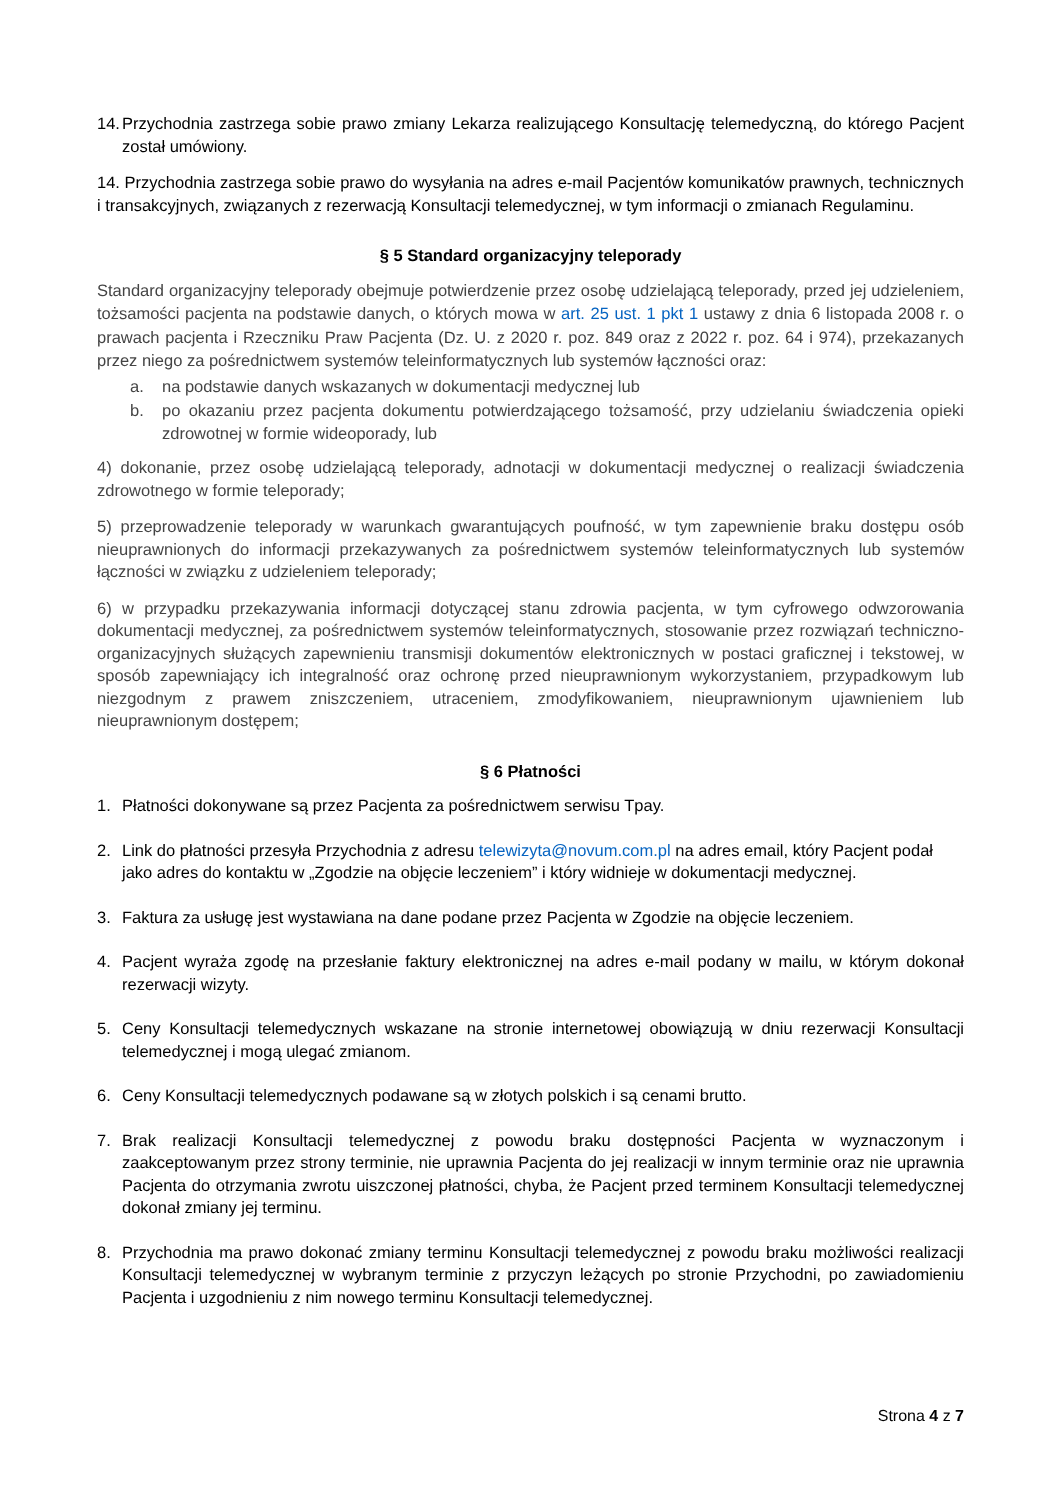14. Przychodnia zastrzega sobie prawo zmiany Lekarza realizującego Konsultację telemedyczną, do którego Pacjent został umówiony.
14. Przychodnia zastrzega sobie prawo do wysyłania na adres e-mail Pacjentów komunikatów prawnych, technicznych i transakcyjnych, związanych z rezerwacją Konsultacji telemedycznej, w tym informacji o zmianach Regulaminu.
§ 5 Standard organizacyjny teleporady
Standard organizacyjny teleporady obejmuje potwierdzenie przez osobę udzielającą teleporady, przed jej udzieleniem, tożsamości pacjenta na podstawie danych, o których mowa w art. 25 ust. 1 pkt 1 ustawy z dnia 6 listopada 2008 r. o prawach pacjenta i Rzeczniku Praw Pacjenta (Dz. U. z 2020 r. poz. 849 oraz z 2022 r. poz. 64 i 974), przekazanych przez niego za pośrednictwem systemów teleinformatycznych lub systemów łączności oraz:
a. na podstawie danych wskazanych w dokumentacji medycznej lub
b. po okazaniu przez pacjenta dokumentu potwierdzającego tożsamość, przy udzielaniu świadczenia opieki zdrowotnej w formie wideoporady, lub
4) dokonanie, przez osobę udzielającą teleporady, adnotacji w dokumentacji medycznej o realizacji świadczenia zdrowotnego w formie teleporady;
5) przeprowadzenie teleporady w warunkach gwarantujących poufność, w tym zapewnienie braku dostępu osób nieuprawnionych do informacji przekazywanych za pośrednictwem systemów teleinformatycznych lub systemów łączności w związku z udzieleniem teleporady;
6) w przypadku przekazywania informacji dotyczącej stanu zdrowia pacjenta, w tym cyfrowego odwzorowania dokumentacji medycznej, za pośrednictwem systemów teleinformatycznych, stosowanie przez rozwiązań techniczno-organizacyjnych służących zapewnieniu transmisji dokumentów elektronicznych w postaci graficznej i tekstowej, w sposób zapewniający ich integralność oraz ochronę przed nieuprawnionym wykorzystaniem, przypadkowym lub niezgodnym z prawem zniszczeniem, utraceniem, zmodyfikowaniem, nieuprawnionym ujawnieniem lub nieuprawnionym dostępem;
§ 6 Płatności
1. Płatności dokonywane są przez Pacjenta za pośrednictwem serwisu Tpay.
2. Link do płatności przesyła Przychodnia z adresu telewizyta@novum.com.pl na adres email, który Pacjent podał jako adres do kontaktu w „Zgodzie na objęcie leczeniem” i który widnieje w dokumentacji medycznej.
3. Faktura za usługę jest wystawiana na dane podane przez Pacjenta w Zgodzie na objęcie leczeniem.
4. Pacjent wyraża zgodę na przesłanie faktury elektronicznej na adres e-mail podany w mailu, w którym dokonał rezerwacji wizyty.
5. Ceny Konsultacji telemedycznych wskazane na stronie internetowej obowiązują w dniu rezerwacji Konsultacji telemedycznej i mogą ulegać zmianom.
6. Ceny Konsultacji telemedycznych podawane są w złotych polskich i są cenami brutto.
7. Brak realizacji Konsultacji telemedycznej z powodu braku dostępności Pacjenta w wyznaczonym i zaakceptowanym przez strony terminie, nie uprawnia Pacjenta do jej realizacji w innym terminie oraz nie uprawnia Pacjenta do otrzymania zwrotu uiszczonej płatności, chyba, że Pacjent przed terminem Konsultacji telemedycznej dokonał zmiany jej terminu.
8. Przychodnia ma prawo dokonać zmiany terminu Konsultacji telemedycznej z powodu braku możliwości realizacji Konsultacji telemedycznej w wybranym terminie z przyczyn leżących po stronie Przychodni, po zawiadomieniu Pacjenta i uzgodnieniu z nim nowego terminu Konsultacji telemedycznej.
Strona 4 z 7